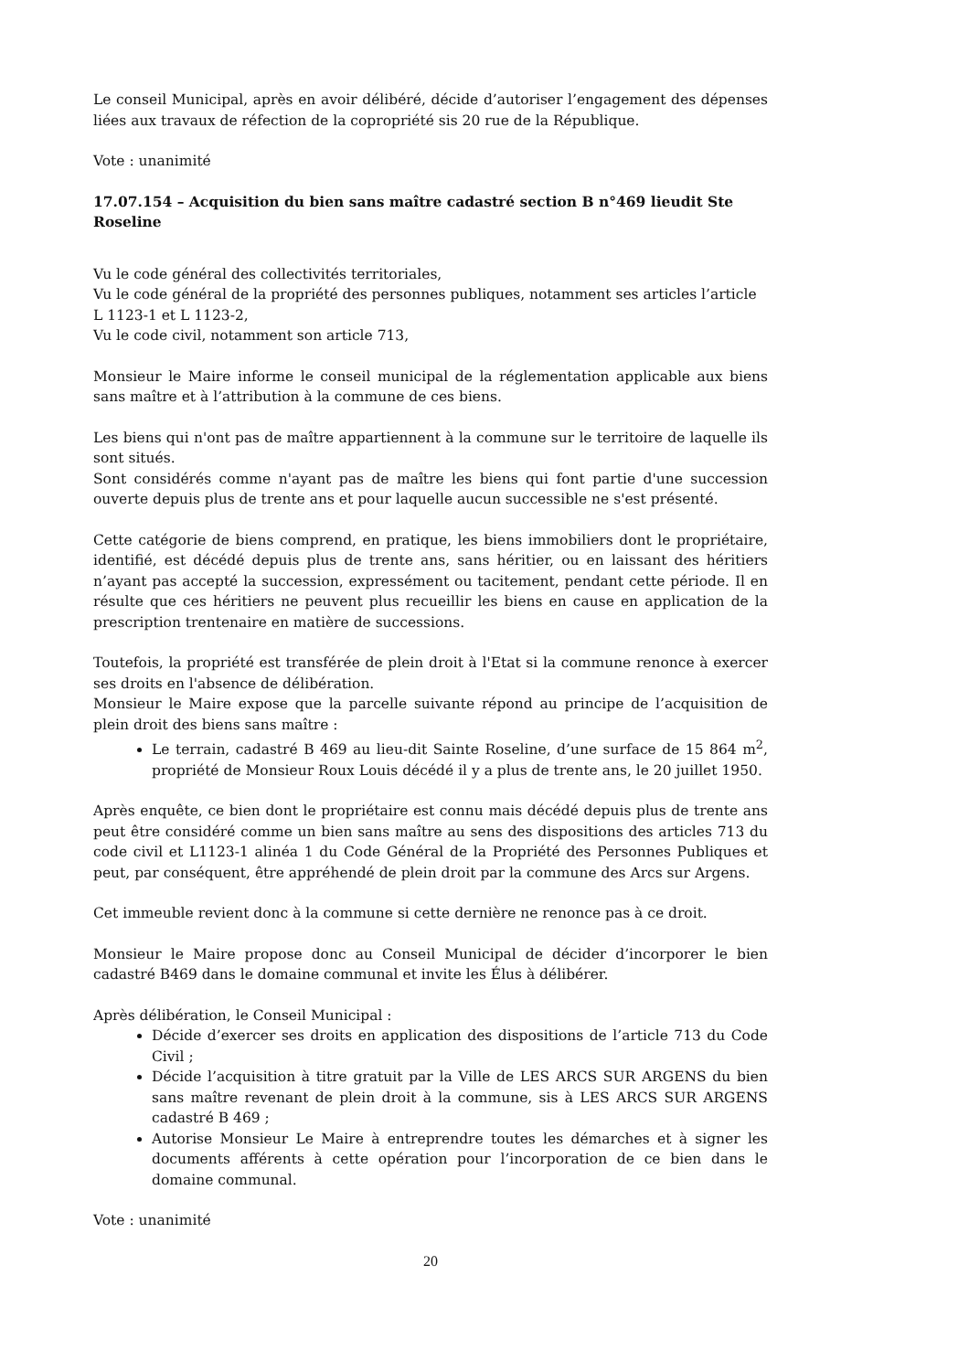Le conseil Municipal, après en avoir délibéré, décide d’autoriser l’engagement des dépenses liées aux travaux de réfection de la copropriété sis 20 rue de la République.
Vote : unanimité
17.07.154 – Acquisition du bien sans maître cadastré section B n°469 lieudit Ste Roseline
Vu le code général des collectivités territoriales,
Vu le code général de la propriété des personnes publiques, notamment ses articles l’article L 1123-1 et L 1123-2,
Vu le code civil, notamment son article 713,
Monsieur le Maire informe le conseil municipal de la réglementation applicable aux biens sans maître et à l’attribution à la commune de ces biens.
Les biens qui n'ont pas de maître appartiennent à la commune sur le territoire de laquelle ils sont situés.
Sont considérés comme n'ayant pas de maître les biens qui font partie d'une succession ouverte depuis plus de trente ans et pour laquelle aucun successible ne s'est présenté.
Cette catégorie de biens comprend, en pratique, les biens immobiliers dont le propriétaire, identifié, est décédé depuis plus de trente ans, sans héritier, ou en laissant des héritiers n’ayant pas accepté la succession, expressément ou tacitement, pendant cette période. Il en résulte que ces héritiers ne peuvent plus recueillir les biens en cause en application de la prescription trentenaire en matière de successions.
Toutefois, la propriété est transférée de plein droit à l'Etat si la commune renonce à exercer ses droits en l'absence de délibération.
Monsieur le Maire expose que la parcelle suivante répond au principe de l’acquisition de plein droit des biens sans maître :
Le terrain, cadastré B 469 au lieu-dit Sainte Roseline, d’une surface de 15 864 m<sup>2</sup>, propriété de Monsieur Roux Louis décédé il y a plus de trente ans, le 20 juillet 1950.
Après enquête, ce bien dont le propriétaire est connu mais décédé depuis plus de trente ans peut être considéré comme un bien sans maître au sens des dispositions des articles 713 du code civil et L1123-1 alinéa 1 du Code Général de la Propriété des Personnes Publiques et peut, par conséquent, être appréhendé de plein droit par la commune des Arcs sur Argens.
Cet immeuble revient donc à la commune si cette dernière ne renonce pas à ce droit.
Monsieur le Maire propose donc au Conseil Municipal de décider d’incorporer le bien cadastré B469 dans le domaine communal et invite les Élus à délibérer.
Après délibération, le Conseil Municipal :
Décide d’exercer ses droits en application des dispositions de l’article 713 du Code Civil ;
Décide l’acquisition à titre gratuit par la Ville de LES ARCS SUR ARGENS du bien sans maître revenant de plein droit à la commune, sis à LES ARCS SUR ARGENS cadastré B 469 ;
Autorise Monsieur Le Maire à entreprendre toutes les démarches et à signer les documents afférents à cette opération pour l’incorporation de ce bien dans le domaine communal.
Vote : unanimité
20